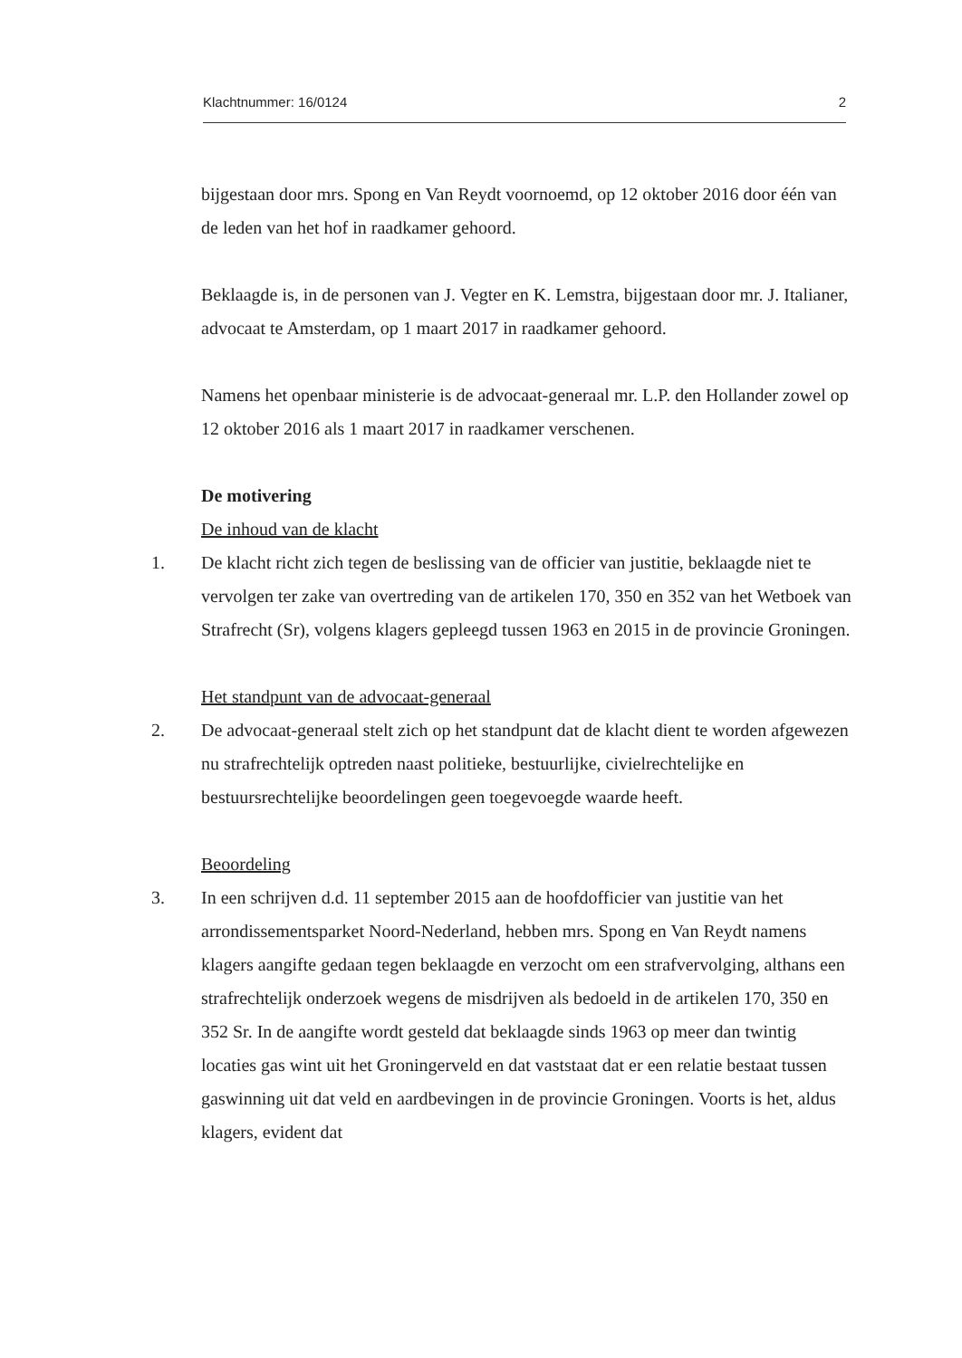Klachtnummer: 16/0124 2
bijgestaan door mrs. Spong en Van Reydt voornoemd, op 12 oktober 2016 door één van de leden van het hof in raadkamer gehoord.
Beklaagde is, in de personen van J. Vegter en K. Lemstra, bijgestaan door mr. J. Italianer, advocaat te Amsterdam, op 1 maart 2017 in raadkamer gehoord.
Namens het openbaar ministerie is de advocaat-generaal mr. L.P. den Hollander zowel op 12 oktober 2016 als 1 maart 2017 in raadkamer verschenen.
De motivering
De inhoud van de klacht
1. De klacht richt zich tegen de beslissing van de officier van justitie, beklaagde niet te vervolgen ter zake van overtreding van de artikelen 170, 350 en 352 van het Wetboek van Strafrecht (Sr), volgens klagers gepleegd tussen 1963 en 2015 in de provincie Groningen.
Het standpunt van de advocaat-generaal
2. De advocaat-generaal stelt zich op het standpunt dat de klacht dient te worden afgewezen nu strafrechtelijk optreden naast politieke, bestuurlijke, civielrechtelijke en bestuursrechtelijke beoordelingen geen toegevoegde waarde heeft.
Beoordeling
3. In een schrijven d.d. 11 september 2015 aan de hoofdofficier van justitie van het arrondissementsparket Noord-Nederland, hebben mrs. Spong en Van Reydt namens klagers aangifte gedaan tegen beklaagde en verzocht om een strafvervolging, althans een strafrechtelijk onderzoek wegens de misdrijven als bedoeld in de artikelen 170, 350 en 352 Sr. In de aangifte wordt gesteld dat beklaagde sinds 1963 op meer dan twintig locaties gas wint uit het Groningerveld en dat vaststaat dat er een relatie bestaat tussen gaswinning uit dat veld en aardbevingen in de provincie Groningen. Voorts is het, aldus klagers, evident dat